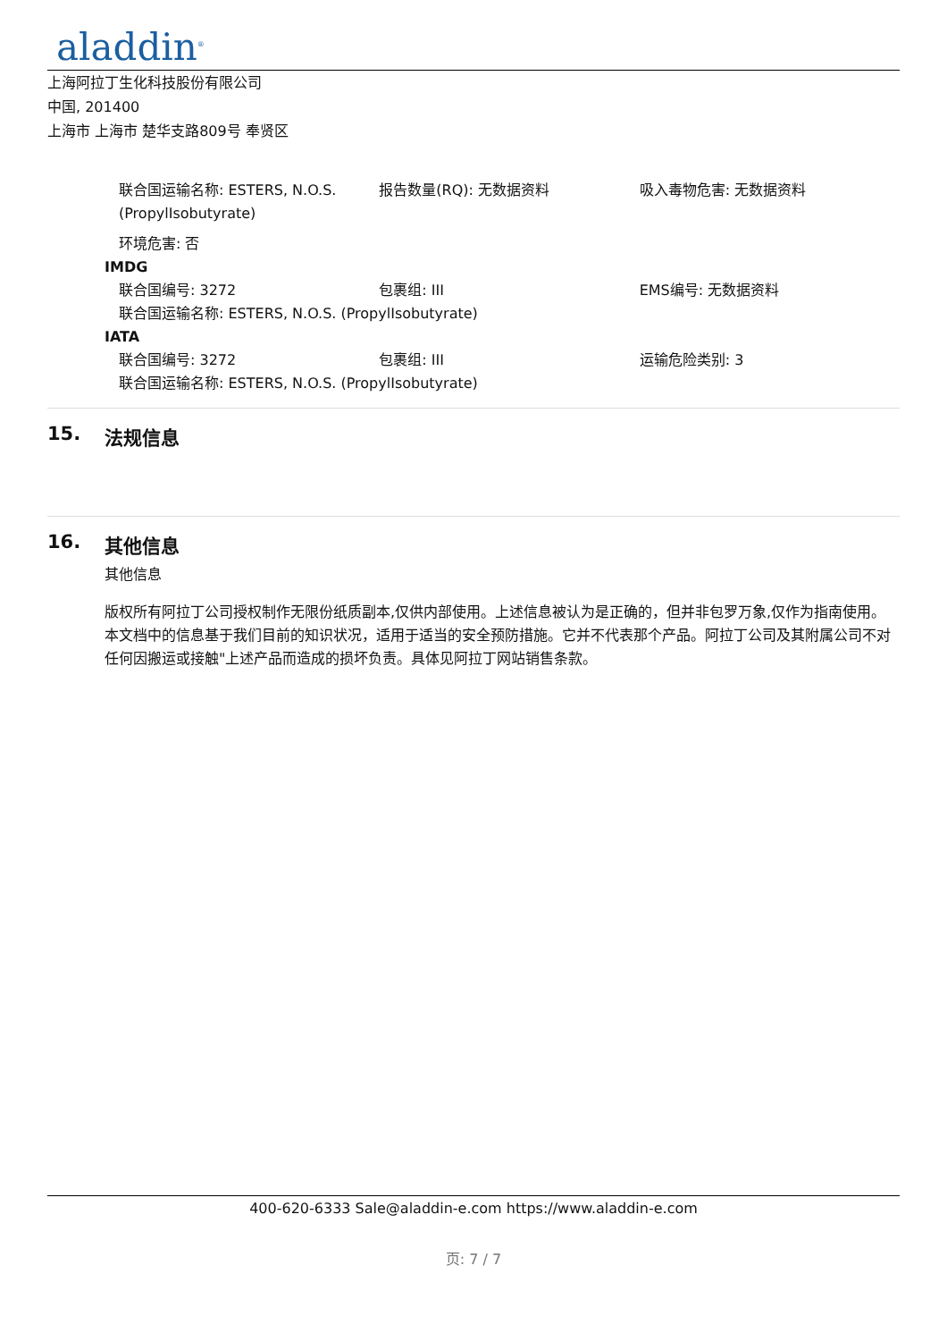aladdin<sup>®</sup>
上海阿拉丁生化科技股份有限公司
中国, 201400
上海市 上海市 楚华支路809号 奉贤区
联合国运输名称: ESTERS, N.O.S. (PropylIsobutyrate)
报告数量(RQ): 无数据资料 吸入毒物危害: 无数据资料
环境危害: 否
IMDG
联合国编号: 3272 包裹组: III EMS编号: 无数据资料
联合国运输名称: ESTERS, N.O.S. (PropylIsobutyrate)
IATA
联合国编号: 3272 包裹组: III 运输危险类别: 3
联合国运输名称: ESTERS, N.O.S. (PropylIsobutyrate)
15. 法规信息
16. 其他信息
其他信息
版权所有阿拉丁公司授权制作无限份纸质副本,仅供内部使用。上述信息被认为是正确的，但并非包罗万象,仅作为指南使用。本文档中的信息基于我们目前的知识状况，适用于适当的安全预防措施。它并不代表那个产品。阿拉丁公司及其附属公司不对任何因搬运或接触"上述产品而造成的损坏负责。具体见阿拉丁网站销售条款。
400-620-6333 Sale@aladdin-e.com https://www.aladdin-e.com
页: 7 / 7